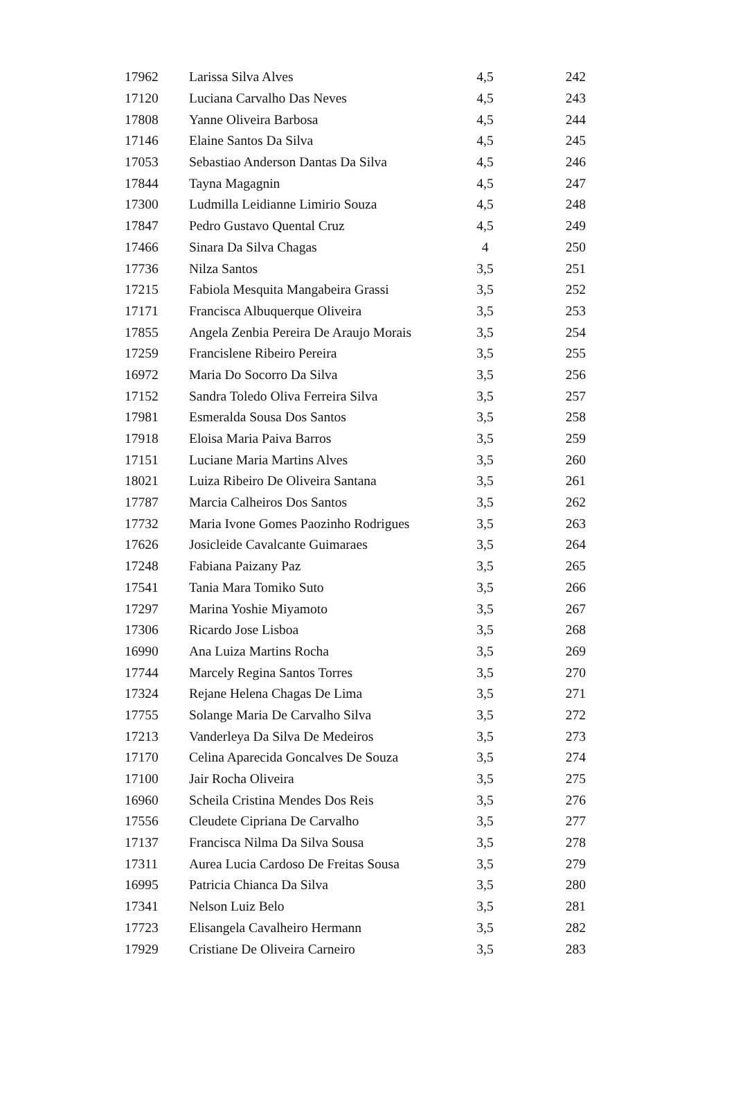| 17962 | Larissa Silva Alves | 4,5 | 242 |
| 17120 | Luciana Carvalho Das Neves | 4,5 | 243 |
| 17808 | Yanne Oliveira Barbosa | 4,5 | 244 |
| 17146 | Elaine Santos Da Silva | 4,5 | 245 |
| 17053 | Sebastiao Anderson Dantas Da Silva | 4,5 | 246 |
| 17844 | Tayna Magagnin | 4,5 | 247 |
| 17300 | Ludmilla Leidianne Limirio Souza | 4,5 | 248 |
| 17847 | Pedro Gustavo Quental Cruz | 4,5 | 249 |
| 17466 | Sinara Da Silva Chagas | 4 | 250 |
| 17736 | Nilza Santos | 3,5 | 251 |
| 17215 | Fabiola Mesquita Mangabeira Grassi | 3,5 | 252 |
| 17171 | Francisca Albuquerque Oliveira | 3,5 | 253 |
| 17855 | Angela Zenbia Pereira De Araujo Morais | 3,5 | 254 |
| 17259 | Francislene Ribeiro Pereira | 3,5 | 255 |
| 16972 | Maria Do Socorro Da Silva | 3,5 | 256 |
| 17152 | Sandra Toledo Oliva Ferreira Silva | 3,5 | 257 |
| 17981 | Esmeralda Sousa Dos Santos | 3,5 | 258 |
| 17918 | Eloisa Maria Paiva Barros | 3,5 | 259 |
| 17151 | Luciane Maria Martins Alves | 3,5 | 260 |
| 18021 | Luiza Ribeiro De Oliveira Santana | 3,5 | 261 |
| 17787 | Marcia Calheiros Dos Santos | 3,5 | 262 |
| 17732 | Maria Ivone Gomes Paozinho Rodrigues | 3,5 | 263 |
| 17626 | Josicleide Cavalcante Guimaraes | 3,5 | 264 |
| 17248 | Fabiana Paizany Paz | 3,5 | 265 |
| 17541 | Tania Mara Tomiko Suto | 3,5 | 266 |
| 17297 | Marina Yoshie Miyamoto | 3,5 | 267 |
| 17306 | Ricardo Jose Lisboa | 3,5 | 268 |
| 16990 | Ana Luiza Martins Rocha | 3,5 | 269 |
| 17744 | Marcely Regina Santos Torres | 3,5 | 270 |
| 17324 | Rejane Helena Chagas De Lima | 3,5 | 271 |
| 17755 | Solange Maria De Carvalho Silva | 3,5 | 272 |
| 17213 | Vanderleya Da Silva De Medeiros | 3,5 | 273 |
| 17170 | Celina Aparecida Goncalves De Souza | 3,5 | 274 |
| 17100 | Jair Rocha Oliveira | 3,5 | 275 |
| 16960 | Scheila Cristina Mendes Dos Reis | 3,5 | 276 |
| 17556 | Cleudete Cipriana De Carvalho | 3,5 | 277 |
| 17137 | Francisca Nilma Da Silva Sousa | 3,5 | 278 |
| 17311 | Aurea Lucia Cardoso De Freitas Sousa | 3,5 | 279 |
| 16995 | Patricia Chianca Da Silva | 3,5 | 280 |
| 17341 | Nelson Luiz Belo | 3,5 | 281 |
| 17723 | Elisangela Cavalheiro Hermann | 3,5 | 282 |
| 17929 | Cristiane De Oliveira Carneiro | 3,5 | 283 |